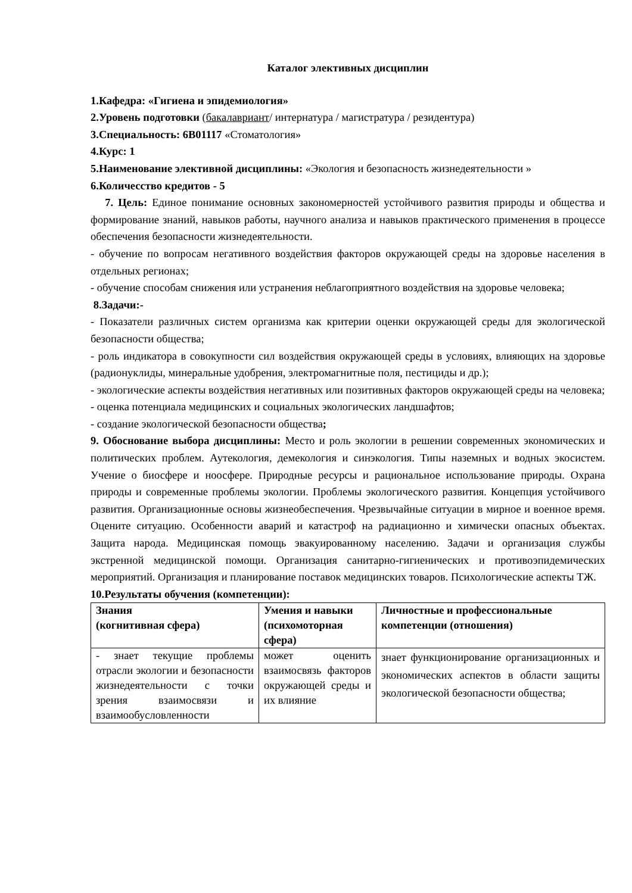Каталог элективных дисциплин
1.Кафедра: «Гигиена и эпидемиология»
2.Уровень подготовки (бакалавриант/ интернатура / магистратура / резидентура)
3.Специальность: 6В01117 «Стоматология»
4.Курс: 1
5.Наименование элективной дисциплины: «Экология и безопасность жизнедеятельности »
6.Количесство кредитов - 5
7. Цель: Единое понимание основных закономерностей устойчивого развития природы и общества и формирование знаний, навыков работы, научного анализа и навыков практического применения в процессе обеспечения безопасности жизнедеятельности.
- обучение по вопросам негативного воздействия факторов окружающей среды на здоровье населения в отдельных регионах;
- обучение способам снижения или устранения неблагоприятного воздействия на здоровье человека;
8.Задачи:-
- Показатели различных систем организма как критерии оценки окружающей среды для экологической безопасности общества;
- роль индикатора в совокупности сил воздействия окружающей среды в условиях, влияющих на здоровье (радионуклиды, минеральные удобрения, электромагнитные поля, пестициды и др.);
- экологические аспекты воздействия негативных или позитивных факторов окружающей среды на человека;
- оценка потенциала медицинских и социальных экологических ландшафтов;
- создание экологической безопасности общества;
9. Обоснование выбора дисциплины: Место и роль экологии в решении современных экономических и политических проблем. Аутекология, демекология и синэкология. Типы наземных и водных экосистем. Учение о биосфере и ноосфере. Природные ресурсы и рациональное использование природы. Охрана природы и современные проблемы экологии. Проблемы экологического развития. Концепция устойчивого развития. Организационные основы жизнеобеспечения. Чрезвычайные ситуации в мирное и военное время. Оцените ситуацию. Особенности аварий и катастроф на радиационно и химически опасных объектах. Защита народа. Медицинская помощь эвакуированному населению. Задачи и организация службы экстренной медицинской помощи. Организация санитарно-гигиенических и противоэпидемических мероприятий. Организация и планирование поставок медицинских товаров. Психологические аспекты ТЖ.
10.Результаты обучения (компетенции):
| Знания (когнитивная сфера) | Умения и навыки (психомоторная сфера) | Личностные и профессиональные компетенции (отношения) |
| --- | --- | --- |
| - знает текущие проблемы отрасли экологии и безопасности жизнедеятельности с точки зрения взаимосвязи и взаимообусловленности | может оценить взаимосвязь факторов окружающей среды и их влияние | знает функционирование организационных и экономических аспектов в области защиты экологической безопасности общества; |